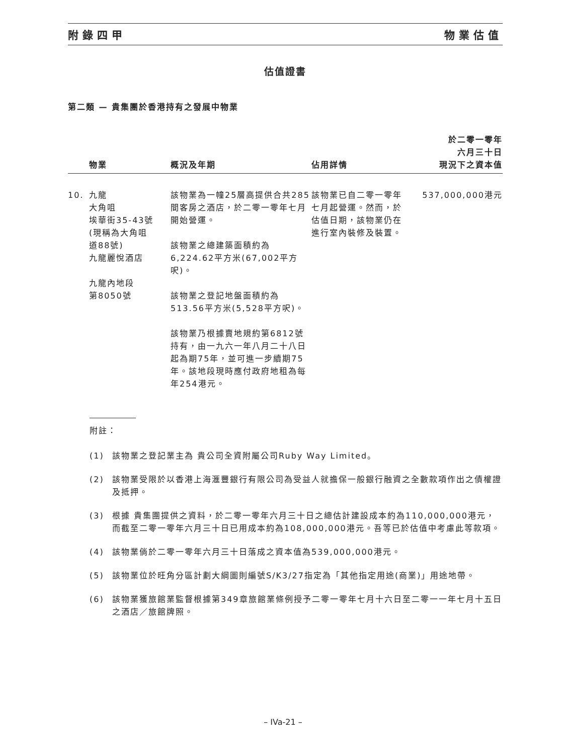附錄四甲 物業估值
估值證書
第二類 — 貴集團於香港持有之發展中物業
| | 物業 | 概況及年期 | 佔用詳情 | 於二零一零年 六月三十日 現況下之資本值 |
| --- | --- | --- | --- | --- |
| 10. | 九龍 大角咀 埃華街35-43號 (現稱為大角咀 道88號) 九龍麗悅酒店 九龍內地段 第8050號 | 該物業為一幢25層高提供合共285間客房之酒店，於二零一零年七月開始營運。 該物業之總建築面積約為6,224.62平方米(67,002平方呎)。 該物業之登記地盤面積約為513.56平方米(5,528平方呎)。 該物業乃根據賣地規約第6812號持有，由一九六一年八月二十八日起為期75年，並可進一步續期75年。該地段現時應付政府地租為每年254港元。 | 該物業已自二零一零年七月起營運。然而，於估值日期，該物業仍在進行室內裝修及裝置。 | 537,000,000港元 |
附註：
(1) 該物業之登記業主為 貴公司全資附屬公司Ruby Way Limited。
(2) 該物業受限於以香港上海滙豐銀行有限公司為受益人就擔保一般銀行融資之全數款項作出之債權證及抵押。
(3) 根據 貴集團提供之資料，於二零一零年六月三十日之總估計建設成本約為110,000,000港元，而截至二零一零年六月三十日已用成本約為108,000,000港元。吾等已於估值中考慮此等款項。
(4) 該物業倘於二零一零年六月三十日落成之資本值為539,000,000港元。
(5) 該物業位於旺角分區計劃大綱圖則編號S/K3/27指定為「其他指定用途(商業)」用途地帶。
(6) 該物業獲旅館業監督根據第349章旅館業條例授予二零一零年七月十六日至二零一一年七月十五日之酒店／旅館牌照。
– IVa-21 –